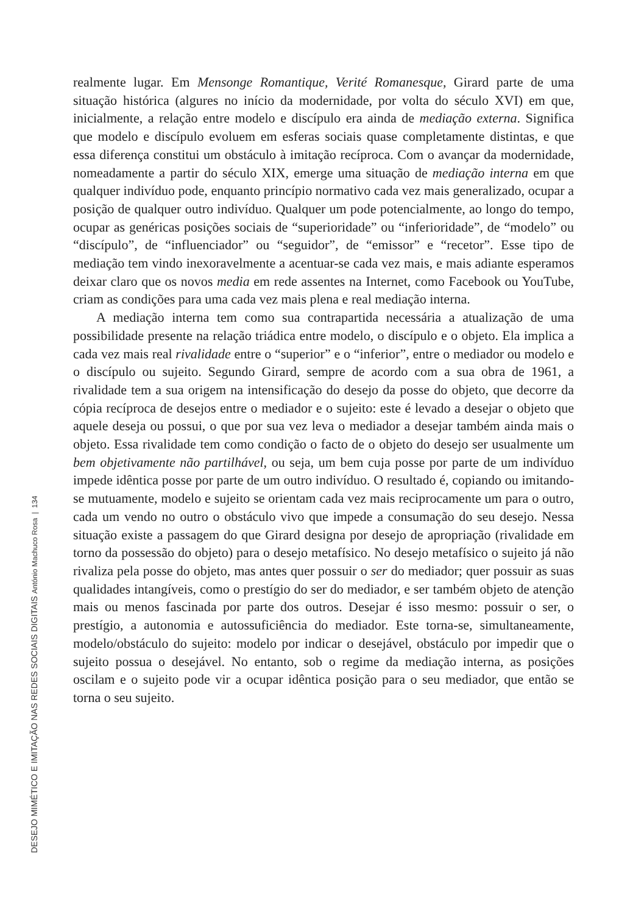realmente lugar. Em Mensonge Romantique, Verité Romanesque, Girard parte de uma situação histórica (algures no início da modernidade, por volta do século XVI) em que, inicialmente, a relação entre modelo e discípulo era ainda de mediação externa. Significa que modelo e discípulo evoluem em esferas sociais quase completamente distintas, e que essa diferença constitui um obstáculo à imitação recíproca. Com o avançar da modernidade, nomeadamente a partir do século XIX, emerge uma situação de mediação interna em que qualquer indivíduo pode, enquanto princípio normativo cada vez mais generalizado, ocupar a posição de qualquer outro indivíduo. Qualquer um pode potencialmente, ao longo do tempo, ocupar as genéricas posições sociais de “superioridade” ou “inferioridade”, de “modelo” ou “discípulo”, de “influenciador” ou “seguidor”, de “emissor” e “recetor”. Esse tipo de mediação tem vindo inexoravelmente a acentuar-se cada vez mais, e mais adiante esperamos deixar claro que os novos media em rede assentes na Internet, como Facebook ou YouTube, criam as condições para uma cada vez mais plena e real mediação interna.
A mediação interna tem como sua contrapartida necessária a atualização de uma possibilidade presente na relação triádica entre modelo, o discípulo e o objeto. Ela implica a cada vez mais real rivalidade entre o “superior” e o “inferior”, entre o mediador ou modelo e o discípulo ou sujeito. Segundo Girard, sempre de acordo com a sua obra de 1961, a rivalidade tem a sua origem na intensificação do desejo da posse do objeto, que decorre da cópia recíproca de desejos entre o mediador e o sujeito: este é levado a desejar o objeto que aquele deseja ou possui, o que por sua vez leva o mediador a desejar também ainda mais o objeto. Essa rivalidade tem como condição o facto de o objeto do desejo ser usualmente um bem objetivamente não partilhável, ou seja, um bem cuja posse por parte de um indivíduo impede idêntica posse por parte de um outro indivíduo. O resultado é, copiando ou imitando-se mutuamente, modelo e sujeito se orientam cada vez mais reciprocamente um para o outro, cada um vendo no outro o obstáculo vivo que impede a consumação do seu desejo. Nessa situação existe a passagem do que Girard designa por desejo de apropriação (rivalidade em torno da possessão do objeto) para o desejo metafísico. No desejo metafísico o sujeito já não rivaliza pela posse do objeto, mas antes quer possuir o ser do mediador; quer possuir as suas qualidades intangíveis, como o prestígio do ser do mediador, e ser também objeto de atenção mais ou menos fascinada por parte dos outros. Desejar é isso mesmo: possuir o ser, o prestígio, a autonomia e autossuficiência do mediador. Este torna-se, simultaneamente, modelo/obstáculo do sujeito: modelo por indicar o desejável, obstáculo por impedir que o sujeito possua o desejável. No entanto, sob o regime da mediação interna, as posições oscilam e o sujeito pode vir a ocupar idêntica posição para o seu mediador, que então se torna o seu sujeito.
DESEJO MIMÉTICO E IMITAÇÃO NAS REDES SOCIAIS DIGITAIS António Machuco Rosa | 134